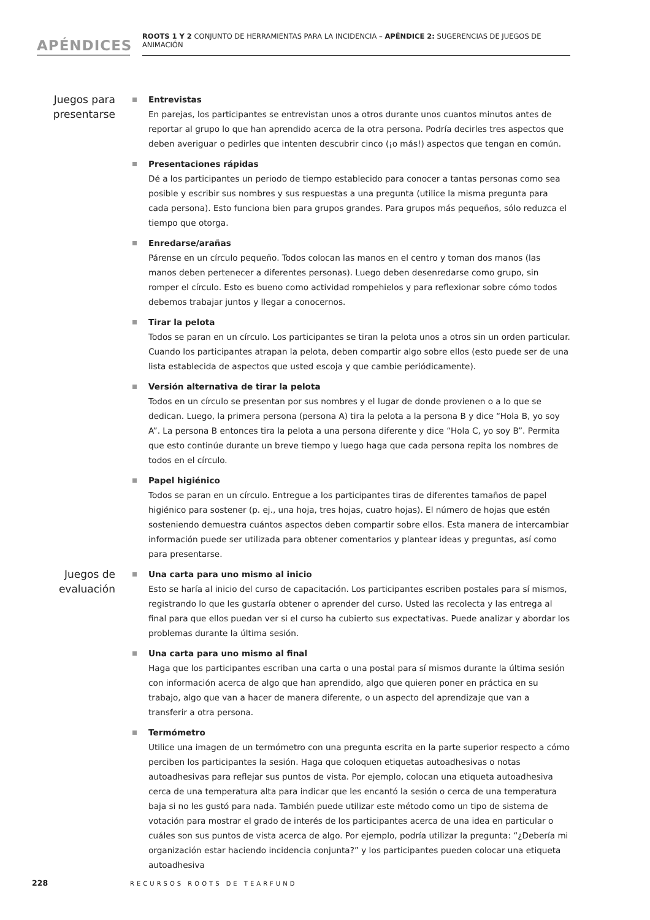APÉNDICES
ROOTS 1 Y 2 CONJUNTO DE HERRAMIENTAS PARA LA INCIDENCIA – APÉNDICE 2: SUGERENCIAS DE JUEGOS DE ANIMACIÓN
Juegos para presentarse
Entrevistas
En parejas, los participantes se entrevistan unos a otros durante unos cuantos minutos antes de reportar al grupo lo que han aprendido acerca de la otra persona. Podría decirles tres aspectos que deben averiguar o pedirles que intenten descubrir cinco (¡o más!) aspectos que tengan en común.
Presentaciones rápidas
Dé a los participantes un periodo de tiempo establecido para conocer a tantas personas como sea posible y escribir sus nombres y sus respuestas a una pregunta (utilice la misma pregunta para cada persona). Esto funciona bien para grupos grandes. Para grupos más pequeños, sólo reduzca el tiempo que otorga.
Enredarse/arañas
Párense en un círculo pequeño. Todos colocan las manos en el centro y toman dos manos (las manos deben pertenecer a diferentes personas). Luego deben desenredarse como grupo, sin romper el círculo. Esto es bueno como actividad rompehielos y para reflexionar sobre cómo todos debemos trabajar juntos y llegar a conocernos.
Tirar la pelota
Todos se paran en un círculo. Los participantes se tiran la pelota unos a otros sin un orden particular. Cuando los participantes atrapan la pelota, deben compartir algo sobre ellos (esto puede ser de una lista establecida de aspectos que usted escoja y que cambie periódicamente).
Versión alternativa de tirar la pelota
Todos en un círculo se presentan por sus nombres y el lugar de donde provienen o a lo que se dedican. Luego, la primera persona (persona A) tira la pelota a la persona B y dice “Hola B, yo soy A”. La persona B entonces tira la pelota a una persona diferente y dice “Hola C, yo soy B”. Permita que esto continúe durante un breve tiempo y luego haga que cada persona repita los nombres de todos en el círculo.
Papel higiénico
Todos se paran en un círculo. Entregue a los participantes tiras de diferentes tamaños de papel higiénico para sostener (p. ej., una hoja, tres hojas, cuatro hojas). El número de hojas que estén sosteniendo demuestra cuántos aspectos deben compartir sobre ellos. Esta manera de intercambiar información puede ser utilizada para obtener comentarios y plantear ideas y preguntas, así como para presentarse.
Juegos de evaluación
Una carta para uno mismo al inicio
Esto se haría al inicio del curso de capacitación. Los participantes escriben postales para sí mismos, registrando lo que les gustaría obtener o aprender del curso. Usted las recolecta y las entrega al final para que ellos puedan ver si el curso ha cubierto sus expectativas. Puede analizar y abordar los problemas durante la última sesión.
Una carta para uno mismo al final
Haga que los participantes escriban una carta o una postal para sí mismos durante la última sesión con información acerca de algo que han aprendido, algo que quieren poner en práctica en su trabajo, algo que van a hacer de manera diferente, o un aspecto del aprendizaje que van a transferir a otra persona.
Termómetro
Utilice una imagen de un termómetro con una pregunta escrita en la parte superior respecto a cómo perciben los participantes la sesión. Haga que coloquen etiquetas autoadhesivas o notas autoadhesivas para reflejar sus puntos de vista. Por ejemplo, colocan una etiqueta autoadhesiva cerca de una temperatura alta para indicar que les encantó la sesión o cerca de una temperatura baja si no les gustó para nada. También puede utilizar este método como un tipo de sistema de votación para mostrar el grado de interés de los participantes acerca de una idea en particular o cuáles son sus puntos de vista acerca de algo. Por ejemplo, podría utilizar la pregunta: “¿Debería mi organización estar haciendo incidencia conjunta?” y los participantes pueden colocar una etiqueta autoadhesiva
228 RECURSOS ROOTS DE TEARFUND